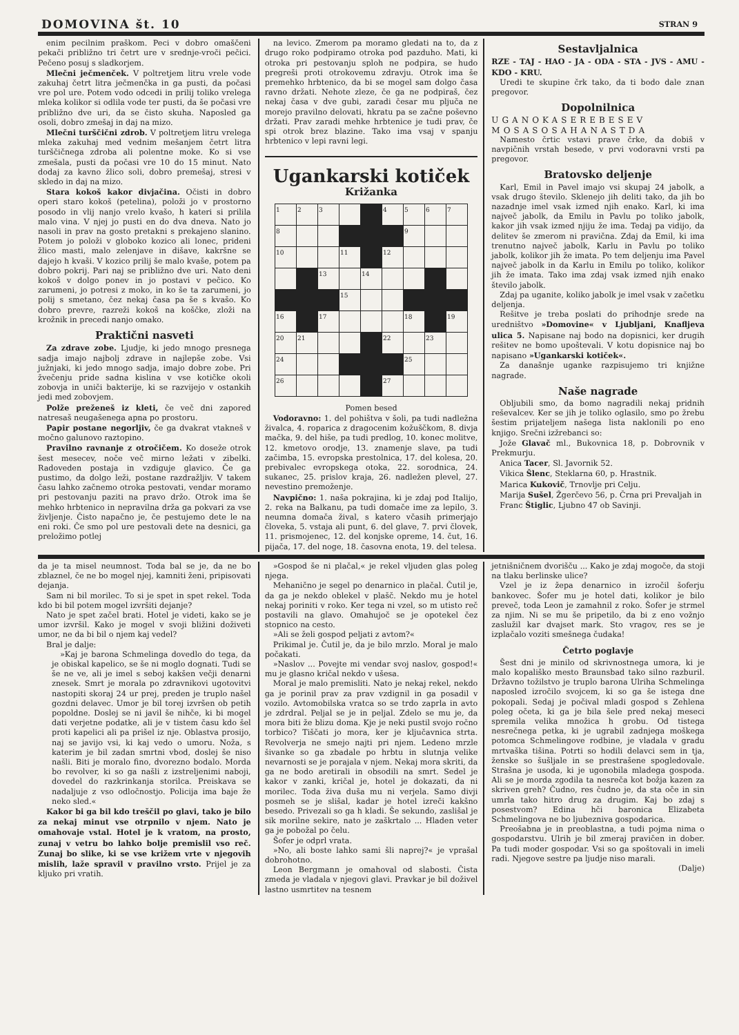DOMOVINA št. 10 STRAN 9
enim pecilnim praškom. Peci v dobro omaščeni pekači približno tri četrt ure v srednje-vroči pečici. Pečeno posuj s sladkorjem.
Mlečni ječmenček. V poltretjem litru vrele vode zakuhaj četrt litra ječmenčka in ga pusti, da počasi vre pol ure. Potem vodo odcedi in prilij toliko vrelega mleka kolikor si odlila vode ter pusti, da še počasi vre približno dve uri, da se čisto skuha. Naposled ga osoli, dobro zmešaj in daj na mizo.
Mlečni turščični zdrob. V poltretjem litru vrelega mleka zakuhaj med vednim mešanjem četrt litra turščičnega zdroba ali polentne moke. Ko si vse zmešala, pusti da počasi vre 10 do 15 minut. Nato dodaj za kavno žlico soli, dobro premešaj, stresi v skledo in daj na mizo.
Stara kokoš kakor divjačina. Očisti in dobro operi staro kokoš (petelina), položi jo v prostorno posodo in vlij nanjo vrelo kvašo, h kateri si prilila malo vina. V njej jo pusti en do dva dneva. Nato jo nasoli in prav na gosto pretakni s prekajeno slanino. Potem jo položi v globoko kozico ali lonec, prideni žlico masti, malo zelenjave in dišave, kakršne se dajejo h kvaši. V kozico prilij še malo kvaše, potem pa dobro pokrij. Pari naj se približno dve uri. Nato deni kokoš v dolgo ponev in jo postavi v pečico. Ko zarumeni, jo potresi z moko, in ko še ta zarumeni, jo polij s smetano, čez nekaj časa pa še s kvašo. Ko dobro prevre, razreži kokoš na koščke, zloži na krožnik in precedi nanjo omako.
Praktični nasveti
Za zdrave zobe. Ljudje, ki jedo mnogo presnega sadja imajo najbolj zdrave in najlepše zobe. Vsi južnjaki, ki jedo mnogo sadja, imajo dobre zobe. Pri žvečenju pride sadna kislina v vse kotičke okoli zobovja in uniči bakterije, ki se razvijejo v ostankih jedi med zobovjem.
Polže preženeš iz kleti, če več dni zapored natresaš neugašenega apna po prostoru.
Papir postane negorljiv, če ga dvakrat vtakneš v močno galunovo raztopino.
Pravilno ravnanje z otročičem. Ko doseže otrok šest mesecev, noče več mirno ležati v zibelki. Radoveden postaja in vzdiguje glavico. Če ga pustimo, da dolgo leži, postane razdražljiv. V takem času lahko začnemo otroka pestovati, vendar moramo pri pestovanju paziti na pravo držo. Otrok ima še mehko hrbtenico in nepravilna drža ga pokvari za vse življenje. Čisto napačno je, če pestujemo dete le na eni roki. Če smo pol ure pestovali dete na desnici, ga preložimo potlej
na levico. Zmerom pa moramo gledati na to, da z drugo roko podpiramo otroka pod pazduho. Mati, ki otroka pri pestovanju sploh ne podpira, se hudo pregreši proti otrokovemu zdravju. Otrok ima še premehko hrbtenico, da bi se mogel sam dolgo časa ravno držati. Nehote zleze, če ga ne podpiraš, čez nekaj časa v dve gubi, zaradi česar mu pljuča ne morejo pravilno delovati, hkratu pa se začne poševno držati. Prav zaradi mehke hrbtenice je tudi prav, če spi otrok brez blazine. Tako ima vsaj v spanju hrbtenico v lepi ravni legi.
Ugankarski kotiček
Križanka
| 1 | 2 | 3 | | | 4 | 5 | 6 | 7 |
| 8 | | | | | | 9 | | |
| 10 | | | 11 | | 12 | | | |
| | | 13 | | 14 | | | | |
| | | | 15 | | | | | |
| 16 | | 17 | | | | 18 | | 19 |
| 20 | 21 | | | | 22 | | 23 | |
| 24 | | | | | | 25 | | |
| 26 | | | | | 27 | | | |
Pomen besed
Vodoravno: 1. del pohištva v šoli, pa tudi nadležna živalca, 4. roparica z dragocenim kožuščkom, 8. divja mačka, 9. del hiše, pa tudi predlog, 10. konec molitve, 12. kmetovo orodje, 13. znamenje slave, pa tudi začimba, 15. evropska prestolnica, 17. del kolesa, 20. prebivalec evropskega otoka, 22. sorodnica, 24. sukanec, 25. prislov kraja, 26. nadležen plevel, 27. nevestino premoženje.
Navpično: 1. naša pokrajina, ki je zdaj pod Italijo, 2. reka na Balkanu, pa tudi domače ime za lepilo, 3. neumna domača žival, s katero včasih primerjajo človeka, 5. vstaja ali punt, 6. del glave, 7. prvi človek, 11. prismojenec, 12. del konjske opreme, 14. čut, 16. pijača, 17. del noge, 18. časovna enota, 19. del telesa.
Sestavljalnica
RZE - TAJ - HAO - JA - ODA - STA - JVS - AMU - KDO - KRU.
Uredi te skupine črk tako, da ti bodo dale znan pregovor.
Dopolnilnica
UGANOKASEREBESEV
MOSASOSAHANASTDA
Namesto črtic vstavi prave črke, da dobiš v navpičnih vrstah besede, v prvi vodoravni vrsti pa pregovor.
Bratovsko deljenje
Karl, Emil in Pavel imajo vsi skupaj 24 jabolk, a vsak drugo število. Sklenejo jih deliti tako, da jih bo nazadnje imel vsak izmed njih enako. Karl, ki ima največ jabolk, da Emilu in Pavlu po toliko jabolk, kakor jih vsak izmed njiju že ima. Tedaj pa vidijo, da delitev še zmerom ni pravična. Zdaj da Emil, ki ima trenutno največ jabolk, Karlu in Pavlu po toliko jabolk, kolikor jih že imata. Po tem deljenju ima Pavel največ jabolk in da Karlu in Emilu po toliko, kolikor jih že imata. Tako ima zdaj vsak izmed njih enako število jabolk.
Zdaj pa uganite, koliko jabolk je imel vsak v začetku deljenja.
Rešitve je treba poslati do prihodnje srede na uredništvo »Domovine« v Ljubljani, Knafljeva ulica 5. Napisane naj bodo na dopisnici, ker drugih rešitev ne bomo upoštevali. V kotu dopisnice naj bo napisano »Ugankarski kotiček«.
Za današnje uganke razpisujemo tri knjižne nagrade.
Naše nagrade
Obljubili smo, da bomo nagradili nekaj pridnih reševalcev. Ker se jih je toliko oglasilo, smo po žrebu šestim prijateljem našega lista naklonili po eno knjigo. Srečni izžrebanci so:
Jože Glavač ml., Bukovnica 18, p. Dobrovnik v Prekmurju.
Anica Tacer, Sl. Javornik 52.
Vikica Šlenc, Steklarna 60, p. Hrastnik.
Marica Kukovič, Trnovlje pri Celju.
Marija Sušel, Žgerčevo 56, p. Črna pri Prevaljah in
Franc Štiglic, Ljubno 47 ob Savinji.
da je ta misel neumnost. Toda bal se je, da ne bo zblaznel, če ne bo mogel njej, kamniti ženi, pripisovati dejanja.
Sam ni bil morilec. To si je spet in spet rekel. Toda kdo bi bil potem mogel izvršiti dejanje?
Nato je spet začel brati. Hotel je videti, kako se je umor izvršil. Kako je mogel v svoji bližini doživeti umor, ne da bi bil o njem kaj vedel?
Bral je dalje:
»Kaj je barona Schmelinga dovedlo do tega, da je obiskal kapelico, se še ni moglo dognati. Tudi se še ne ve, ali je imel s seboj kakšen večji denarni znesek. Smrt je morala po zdravnikovi ugotovitvi nastopiti skoraj 24 ur prej, preden je truplo našel gozdni delavec. Umor je bil torej izvršen ob petih popoldne. Doslej se ni javil še nihče, ki bi mogel dati verjetne podatke, ali je v tistem času kdo šel proti kapelici ali pa prišel iz nje. Oblastva prosijo, naj se javijo vsi, ki kaj vedo o umoru. Noža, s katerim je bil zadan smrtni vbod, doslej še niso našli. Biti je moralo fino, dvorezno bodalo. Morda bo revolver, ki so ga našli z izstreljenimi naboji, dovedel do razkrinkanja storilca. Preiskava se nadaljuje z vso odločnostjo. Policija ima baje že neko sled.«
Kakor bi ga bil kdo treščil po glavi, tako je bilo za nekaj minut vse otrpnilo v njem. Nato je omahovaje vstal. Hotel je k vratom, na prosto, zunaj v vetru bo lahko bolje premislil vso reč. Zunaj bo slike, ki se vse križem vrte v njegovih mislih, laže spravil v pravilno vrsto. Prijel je za kljuko pri vratih.
»Gospod še ni plačal,« je rekel vljuden glas poleg njega.
Mehanično je segel po denarnico in plačal. Čutil je, da ga je nekdo oblekel v plašč. Nekdo mu je hotel nekaj poriniti v roko. Ker tega ni vzel, so m utisto reč postavili na glavo. Omahujoč se je opotekel čez stopnico na cesto.
»Ali se želi gospod peljati z avtom?«
Prikimal je. Čutil je, da je bilo mrzlo. Moral je malo počakati.
»Naslov ... Povejte mi vendar svoj naslov, gospod!« mu je glasno kričal nekdo v ušesa.
Moral je malo premisliti. Nato je nekaj rekel, nekdo ga je porinil prav za prav vzdignil in ga posadil v vozilo. Avtomobilska vratca so se trdo zaprla in avto je zdrdral. Peljal se je in peljal. Zdelo se mu je, da mora biti že blizu doma. Kje je neki pustil svojo ročno torbico? Tiščati jo mora, ker je ključavnica strta. Revolverja ne smejo najti pri njem. Ledeno mrzle šivanke so ga zbadale po hrbtu in slutnja velike nevarnosti se je porajala v njem. Nekaj mora skriti, da ga ne bodo aretirali in obsodili na smrt. Sedel je kakor v zanki, kričal je, hotel je dokazati, da ni morilec. Toda živa duša mu ni verjela. Samo divji posmeh se je slišal, kadar je hotel izreči kakšno besedo. Privezali so ga h kladi. Še sekundo, zaslišal je sik morilne sekire, nato je zaškrtalo ... Hladen veter ga je pobožal po čelu.
Šofer je odprl vrata.
»No, ali boste lahko sami šli naprej?« je vprašal dobrohotno.
Leon Bergmann je omahoval od slabosti. Čista zmeda je vladala v njegovi glavi. Pravkar je bil doživel lastno usmrtitev na tesnem
jetnišničnem dvorišču ... Kako je zdaj mogoče, da stoji na tlaku berlinske ulice?
Vzel je iz žepa denarnico in izročil šoferju bankovec. Šofer mu je hotel dati, kolikor je bilo preveč, toda Leon je zamahnil z roko. Šofer je strmel za njim. Ni se mu še pripetilo, da bi z eno vožnjo zaslužil kar dvajset mark. Sto vragov, res se je izplačalo voziti smešnega čudaka!
Četrto poglavje
Šest dni je minilo od skrivnostnega umora, ki je malo kopališko mesto Braunsbad tako silno razburil. Državno tožilstvo je truplo barona Ulriha Schmelinga naposled izročilo svojcem, ki so ga še istega dne pokopali. Sedaj je počival mladi gospod s Zehlena poleg očeta, ki ga je bila šele pred nekaj meseci spremila velika množica h grobu. Od tistega nesrečnega petka, ki je ugrabil zadnjega moškega potomca Schmelingove rodbine, je vladala v gradu mrtvaška tišina. Potrti so hodili delavci sem in tja, ženske so šušljale in se prestrašene spogledovale. Strašna je usoda, ki je ugonobila mladega gospoda. Ali se je morda zgodila ta nesreča kot božja kazen za skriven greh? Čudno, res čudno je, da sta oče in sin umrla tako hitro drug za drugim. Kaj bo zdaj s posestvom? Edina hči baronica Elizabeta Schmelingova ne bo ljubezniva gospodarica.
Preošabna je in preoblastna, a tudi pojma nima o gospodarstvu. Ulrih je bil zmeraj pravičen in dober. Pa tudi moder gospodar. Vsi so ga spoštovali in imeli radi. Njegove sestre pa ljudje niso marali.
(Dalje)